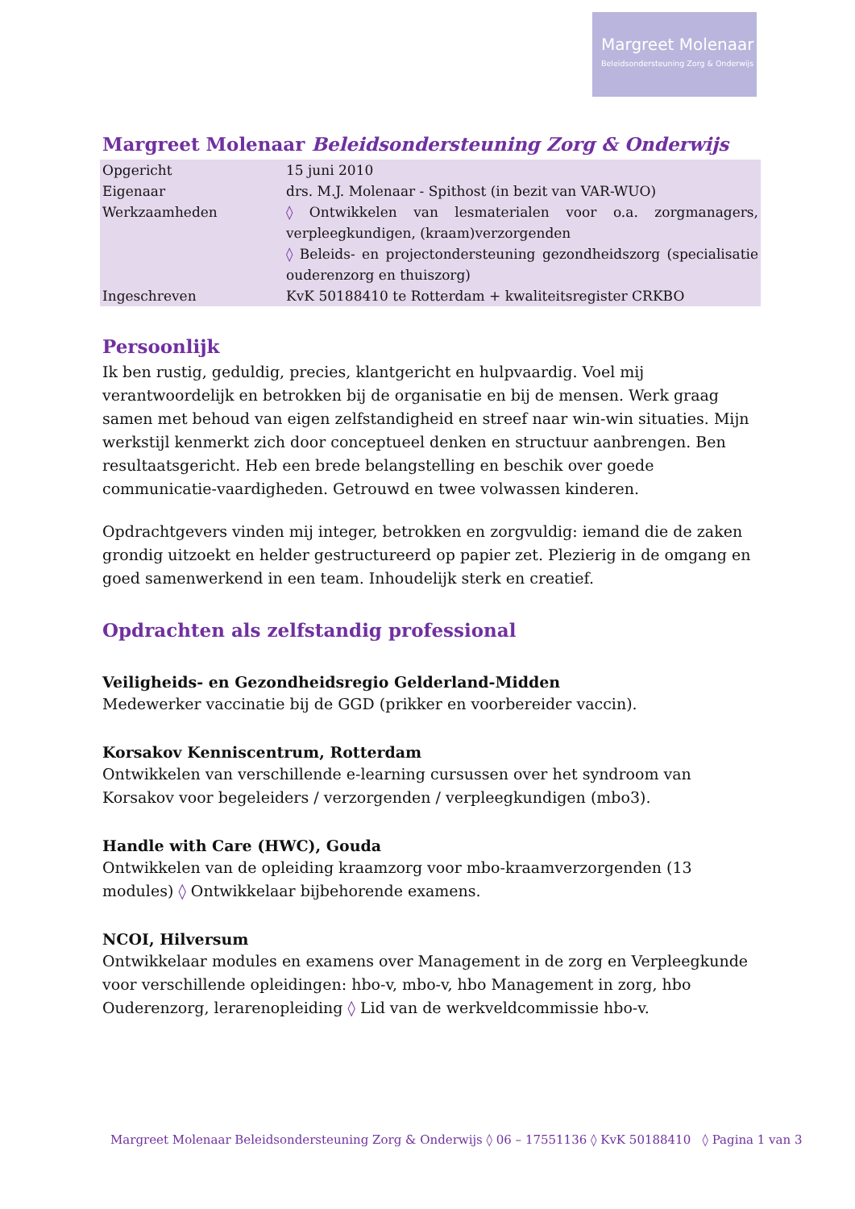Margreet Molenaar
Beleidsondersteuning Zorg & Onderwijs
Margreet Molenaar Beleidsondersteuning Zorg & Onderwijs
| Opgericht | 15 juni 2010 |
| Eigenaar | drs. M.J. Molenaar - Spithost (in bezit van VAR-WUO) |
| Werkzaamheden | ◊ Ontwikkelen van lesmaterialen voor o.a. zorgmanagers, verpleegkundigen, (kraam)verzorgenden ◊ Beleids- en projectondersteuning gezondheidszorg (specialisatie ouderenzorg en thuiszorg) |
| Ingeschreven | KvK 50188410 te Rotterdam + kwaliteitsregister CRKBO |
Persoonlijk
Ik ben rustig, geduldig, precies, klantgericht en hulpvaardig. Voel mij verantwoordelijk en betrokken bij de organisatie en bij de mensen. Werk graag samen met behoud van eigen zelfstandigheid en streef naar win-win situaties. Mijn werkstijl kenmerkt zich door conceptueel denken en structuur aanbrengen. Ben resultaatsgericht. Heb een brede belangstelling en beschik over goede communicatie-vaardigheden. Getrouwd en twee volwassen kinderen.
Opdrachtgevers vinden mij integer, betrokken en zorgvuldig: iemand die de zaken grondig uitzoekt en helder gestructureerd op papier zet. Plezierig in de omgang en goed samenwerkend in een team. Inhoudelijk sterk en creatief.
Opdrachten als zelfstandig professional
Veiligheids- en Gezondheidsregio Gelderland-Midden
Medewerker vaccinatie bij de GGD (prikker en voorbereider vaccin).
Korsakov Kenniscentrum, Rotterdam
Ontwikkelen van verschillende e-learning cursussen over het syndroom van Korsakov voor begeleiders / verzorgenden / verpleegkundigen (mbo3).
Handle with Care (HWC), Gouda
Ontwikkelen van de opleiding kraamzorg voor mbo-kraamverzorgenden (13 modules) ◊ Ontwikkelaar bijbehorende examens.
NCOI, Hilversum
Ontwikkelaar modules en examens over Management in de zorg en Verpleegkunde voor verschillende opleidingen: hbo-v, mbo-v, hbo Management in zorg, hbo Ouderenzorg, lerarenopleiding ◊ Lid van de werkveldcommissie hbo-v.
Margreet Molenaar Beleidsondersteuning Zorg & Onderwijs ◊ 06 – 17551136 ◊ KvK 50188410 ◊ Pagina 1 van 3